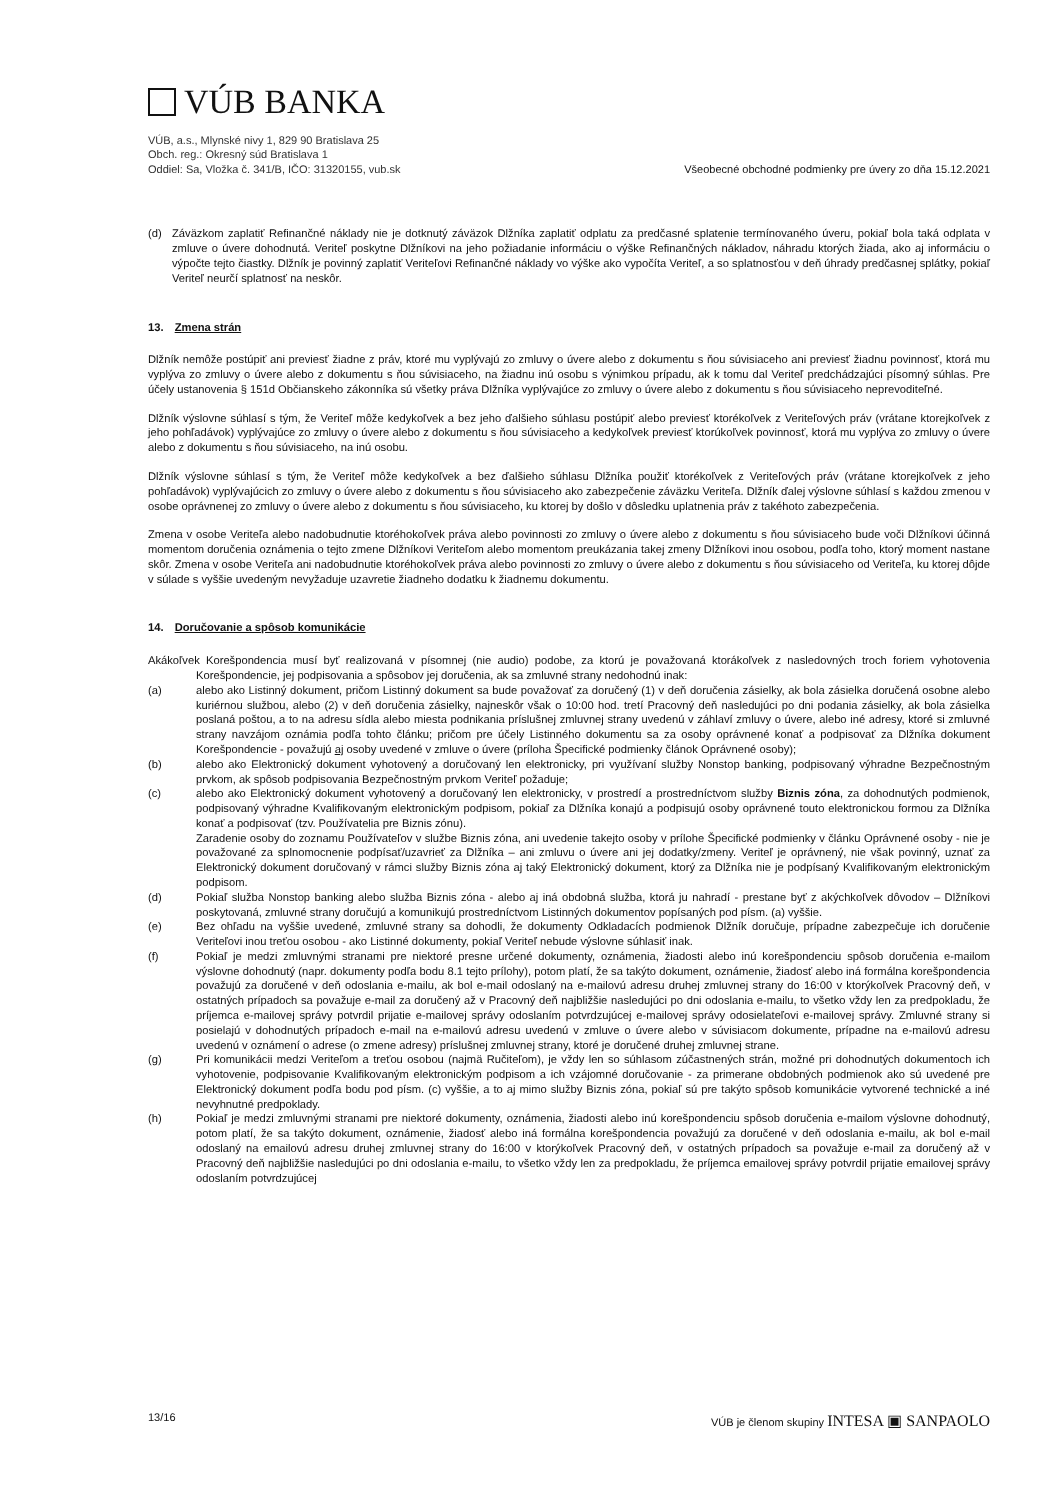VÚB BANKA
VÚB, a.s., Mlynské nivy 1, 829 90 Bratislava 25
Obch. reg.: Okresný súd Bratislava 1
Oddiel: Sa, Vložka č. 341/B, IČO: 31320155, vub.sk
Všeobecné obchodné podmienky pre úvery zo dňa 15.12.2021
(d) Záväzkom zaplatiť Refinančné náklady nie je dotknutý záväzok Dlžníka zaplatiť odplatu za predčasné splatenie termínovaného úveru, pokiaľ bola taká odplata v zmluve o úvere dohodnutá. Veriteľ poskytne Dlžníkovi na jeho požiadanie informáciu o výške Refinančných nákladov, náhradu ktorých žiada, ako aj informáciu o výpočte tejto čiastky. Dlžník je povinný zaplatiť Veriteľovi Refinančné náklady vo výške ako vypočíta Veriteľ, a so splatnosťou v deň úhrady predčasnej splátky, pokiaľ Veriteľ neurčí splatnosť na neskôr.
13. Zmena strán
Dlžník nemôže postúpiť ani previesť žiadne z práv, ktoré mu vyplývajú zo zmluvy o úvere alebo z dokumentu s ňou súvisiaceho ani previesť žiadnu povinnosť, ktorá mu vyplýva zo zmluvy o úvere alebo z dokumentu s ňou súvisiaceho, na žiadnu inú osobu s výnimkou prípadu, ak k tomu dal Veriteľ predchádzajúci písomný súhlas. Pre účely ustanovenia § 151d Občianskeho zákonníka sú všetky práva Dlžníka vyplývajúce zo zmluvy o úvere alebo z dokumentu s ňou súvisiaceho neprevoditeľné.
Dlžník výslovne súhlasí s tým, že Veriteľ môže kedykoľvek a bez jeho ďalšieho súhlasu postúpiť alebo previesť ktorékoľvek z Veriteľových práv (vrátane ktorejkoľvek z jeho pohľadávok) vyplývajúce zo zmluvy o úvere alebo z dokumentu s ňou súvisiaceho a kedykoľvek previesť ktorúkoľvek povinnosť, ktorá mu vyplýva zo zmluvy o úvere alebo z dokumentu s ňou súvisiaceho, na inú osobu.
Dlžník výslovne súhlasí s tým, že Veriteľ môže kedykoľvek a bez ďalšieho súhlasu Dlžníka použiť ktorékoľvek z Veriteľových práv (vrátane ktorejkoľvek z jeho pohľadávok) vyplývajúcich zo zmluvy o úvere alebo z dokumentu s ňou súvisiaceho ako zabezpečenie záväzku Veriteľa. Dlžník ďalej výslovne súhlasí s každou zmenou v osobe oprávnenej zo zmluvy o úvere alebo z dokumentu s ňou súvisiaceho, ku ktorej by došlo v dôsledku uplatnenia práv z takéhoto zabezpečenia.
Zmena v osobe Veriteľa alebo nadobudnutie ktoréhokoľvek práva alebo povinnosti zo zmluvy o úvere alebo z dokumentu s ňou súvisiaceho bude voči Dlžníkovi účinná momentom doručenia oznámenia o tejto zmene Dlžníkovi Veriteľom alebo momentom preukázania takej zmeny Dlžníkovi inou osobou, podľa toho, ktorý moment nastane skôr. Zmena v osobe Veriteľa ani nadobudnutie ktoréhokoľvek práva alebo povinnosti zo zmluvy o úvere alebo z dokumentu s ňou súvisiaceho od Veriteľa, ku ktorej dôjde v súlade s vyššie uvedeným nevyžaduje uzavretie žiadneho dodatku k žiadnemu dokumentu.
14. Doručovanie a spôsob komunikácie
Akákoľvek Korešpondencia musí byť realizovaná v písomnej (nie audio) podobe, za ktorú je považovaná ktorákoľvek z nasledovných troch foriem vyhotovenia Korešpondencie, jej podpisovania a spôsobov jej doručenia, ak sa zmluvné strany nedohodnú inak:
(a) alebo ako Listinný dokument, pričom Listinný dokument sa bude považovať za doručený (1) v deň doručenia zásielky, ak bola zásielka doručená osobne alebo kuriérnou službou, alebo (2) v deň doručenia zásielky, najneskôr však o 10:00 hod. tretí Pracovný deň nasledujúci po dni podania zásielky, ak bola zásielka poslaná poštou, a to na adresu sídla alebo miesta podnikania príslušnej zmluvnej strany uvedenú v záhlaví zmluvy o úvere, alebo iné adresy, ktoré si zmluvné strany navzájom oznámia podľa tohto článku; pričom pre účely Listinného dokumentu sa za osoby oprávnené konať a podpisovať za Dlžníka dokument Korešpondencie - považujú aj osoby uvedené v zmluve o úvere (príloha Špecifické podmienky článok Oprávnené osoby);
(b) alebo ako Elektronický dokument vyhotovený a doručovaný len elektronicky, pri využívaní služby Nonstop banking, podpisovaný výhradne Bezpečnostným prvkom, ak spôsob podpisovania Bezpečnostným prvkom Veriteľ požaduje;
(c) alebo ako Elektronický dokument vyhotovený a doručovaný len elektronicky, v prostredí a prostredníctvom služby Biznis zóna, za dohodnutých podmienok, podpisovaný výhradne Kvalifikovaným elektronickým podpisom, pokiaľ za Dlžníka konajú a podpisujú osoby oprávnené touto elektronickou formou za Dlžníka konať a podpisovať (tzv. Používatelia pre Biznis zónu).
Zaradenie osoby do zoznamu Používateľov v službe Biznis zóna, ani uvedenie takejto osoby v prílohe Špecifické podmienky v článku Oprávnené osoby - nie je považované za splnomocnenie podpísať/uzavrieť za Dlžníka – ani zmluvu o úvere ani jej dodatky/zmeny. Veriteľ je oprávnený, nie však povinný, uznať za Elektronický dokument doručovaný v rámci služby Biznis zóna aj taký Elektronický dokument, ktorý za Dlžníka nie je podpísaný Kvalifikovaným elektronickým podpisom.
(d) Pokiaľ služba Nonstop banking alebo služba Biznis zóna - alebo aj iná obdobná služba, ktorá ju nahradí - prestane byť z akýchkoľvek dôvodov – Dlžníkovi poskytovaná, zmluvné strany doručujú a komunikujú prostredníctvom Listinných dokumentov popísaných pod písm. (a) vyššie.
(e) Bez ohľadu na vyššie uvedené, zmluvné strany sa dohodli, že dokumenty Odkladacích podmienok Dlžník doručuje, prípadne zabezpečuje ich doručenie Veriteľovi inou treťou osobou - ako Listinné dokumenty, pokiaľ Veriteľ nebude výslovne súhlasiť inak.
(f) Pokiaľ je medzi zmluvnými stranami pre niektoré presne určené dokumenty, oznámenia, žiadosti alebo inú korešpondenciu spôsob doručenia e-mailom výslovne dohodnutý (napr. dokumenty podľa bodu 8.1 tejto prílohy), potom platí, že sa takýto dokument, oznámenie, žiadosť alebo iná formálna korešpondencia považujú za doručené v deň odoslania e-mailu, ak bol e-mail odoslaný na e-mailovú adresu druhej zmluvnej strany do 16:00 v ktorýkoľvek Pracovný deň, v ostatných prípadoch sa považuje e-mail za doručený až v Pracovný deň najbližšie nasledujúci po dni odoslania e-mailu, to všetko vždy len za predpokladu, že príjemca e-mailovej správy potvrdil prijatie e-mailovej správy odoslaním potvrdzujúcej e-mailovej správy odosielateľovi e-mailovej správy. Zmluvné strany si posielajú v dohodnutých prípadoch e-mail na e-mailovú adresu uvedenú v zmluve o úvere alebo v súvisiacom dokumente, prípadne na e-mailovú adresu uvedenú v oznámení o adrese (o zmene adresy) príslušnej zmluvnej strany, ktoré je doručené druhej zmluvnej strane.
(g) Pri komunikácii medzi Veriteľom a treťou osobou (najmä Ručiteľom), je vždy len so súhlasom zúčastnených strán, možné pri dohodnutých dokumentoch ich vyhotovenie, podpisovanie Kvalifikovaným elektronickým podpisom a ich vzájomné doručovanie - za primerane obdobných podmienok ako sú uvedené pre Elektronický dokument podľa bodu pod písm. (c) vyššie, a to aj mimo služby Biznis zóna, pokiaľ sú pre takýto spôsob komunikácie vytvorené technické a iné nevyhnutné predpoklady.
(h) Pokiaľ je medzi zmluvnými stranami pre niektoré dokumenty, oznámenia, žiadosti alebo inú korešpondenciu spôsob doručenia e-mailom výslovne dohodnutý, potom platí, že sa takýto dokument, oznámenie, žiadosť alebo iná formálna korešpondencia považujú za doručené v deň odoslania e-mailu, ak bol e-mail odoslaný na emailovú adresu druhej zmluvnej strany do 16:00 v ktorýkoľvek Pracovný deň, v ostatných prípadoch sa považuje e-mail za doručený až v Pracovný deň najbližšie nasledujúci po dni odoslania e-mailu, to všetko vždy len za predpokladu, že príjemca emailovej správy potvrdil prijatie emailovej správy odoslaním potvrdzujúcej
13/16 VÚB je členom skupiny INTESA ▣ SANPAOLO